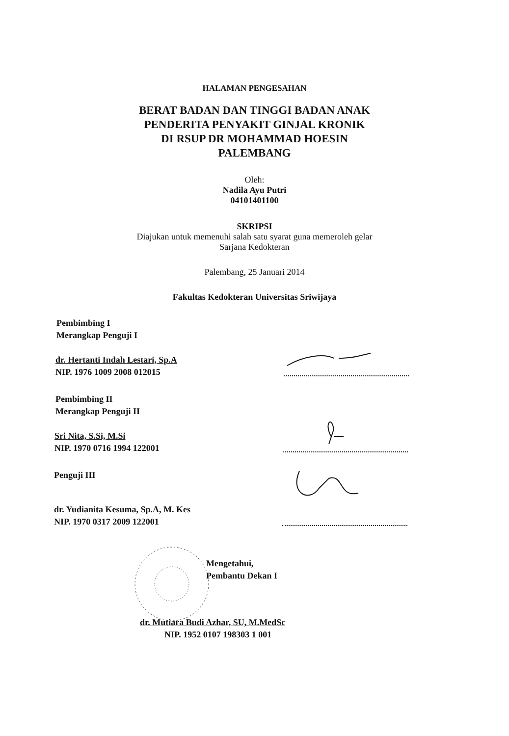HALAMAN PENGESAHAN
BERAT BADAN DAN TINGGI BADAN ANAK
PENDERITA PENYAKIT GINJAL KRONIK
DI RSUP DR MOHAMMAD HOESIN
PALEMBANG
Oleh:
Nadila Ayu Putri
04101401100
SKRIPSI
Diajukan untuk memenuhi salah satu syarat guna memeroleh gelar
Sarjana Kedokteran
Palembang, 25 Januari 2014
Fakultas Kedokteran Universitas Sriwijaya
Pembimbing I
Merangkap Penguji I
dr. Hertanti Indah Lestari, Sp.A
NIP. 1976 1009 2008 012015
Pembimbing II
Merangkap Penguji II
Sri Nita, S.Si, M.Si
NIP. 1970 0716 1994 122001
Penguji III
dr. Yudianita Kesuma, Sp.A, M. Kes
NIP. 1970 0317 2009 122001
Mengetahui,
Pembantu Dekan I
dr. Mutiara Budi Azhar, SU, M.MedSc
NIP. 1952 0107 198303 1 001